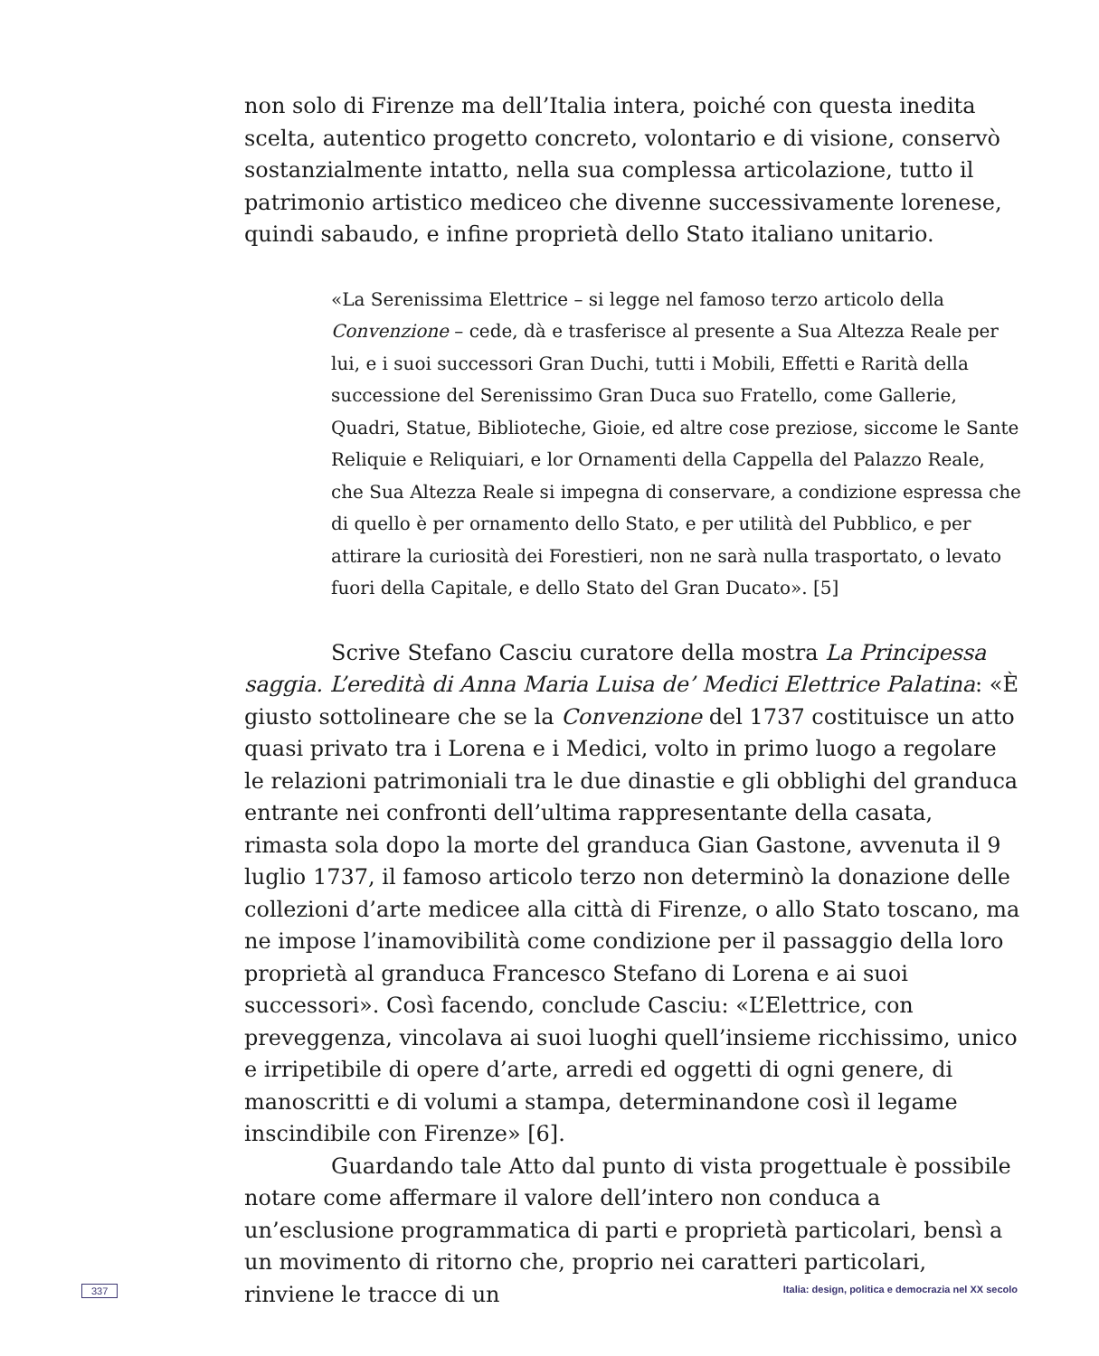non solo di Firenze ma dell’Italia intera, poiché con questa inedita scelta, autentico progetto concreto, volontario e di visione, conservò sostanzialmente intatto, nella sua complessa articolazione, tutto il patrimonio artistico mediceo che divenne successivamente lorenese, quindi sabaudo, e infine proprietà dello Stato italiano unitario.
«La Serenissima Elettrice – si legge nel famoso terzo articolo della Convenzione – cede, dà e trasferisce al presente a Sua Altezza Reale per lui, e i suoi successori Gran Duchi, tutti i Mobili, Effetti e Rarità della successione del Serenissimo Gran Duca suo Fratello, come Gallerie, Quadri, Statue, Biblioteche, Gioie, ed altre cose preziose, siccome le Sante Reliquie e Reliquiari, e lor Ornamenti della Cappella del Palazzo Reale, che Sua Altezza Reale si impegna di conservare, a condizione espressa che di quello è per ornamento dello Stato, e per utilità del Pubblico, e per attirare la curiosità dei Forestieri, non ne sarà nulla trasportato, o levato fuori della Capitale, e dello Stato del Gran Ducato». [5]
Scrive Stefano Casciu curatore della mostra La Principessa saggia. L’eredità di Anna Maria Luisa de’ Medici Elettrice Palatina: «È giusto sottolineare che se la Convenzione del 1737 costituisce un atto quasi privato tra i Lorena e i Medici, volto in primo luogo a regolare le relazioni patrimoniali tra le due dinastie e gli obblighi del granduca entrante nei confronti dell’ultima rappresentante della casata, rimasta sola dopo la morte del granduca Gian Gastone, avvenuta il 9 luglio 1737, il famoso articolo terzo non determinò la donazione delle collezioni d’arte medicee alla città di Firenze, o allo Stato toscano, ma ne impose l’inamovibilità come condizione per il passaggio della loro proprietà al granduca Francesco Stefano di Lorena e ai suoi successori». Così facendo, conclude Casciu: «L’Elettrice, con preveggenza, vincolava ai suoi luoghi quell’insieme ricchissimo, unico e irripetibile di opere d’arte, arredi ed oggetti di ogni genere, di manoscritti e di volumi a stampa, determinandone così il legame inscindibile con Firenze» [6].
Guardando tale Atto dal punto di vista progettuale è possibile notare come affermare il valore dell’intero non conduca a un’esclusione programmatica di parti e proprietà particolari, bensì a un movimento di ritorno che, proprio nei caratteri particolari, rinviene le tracce di un
337 Italia: design, politica e democrazia nel XX secolo